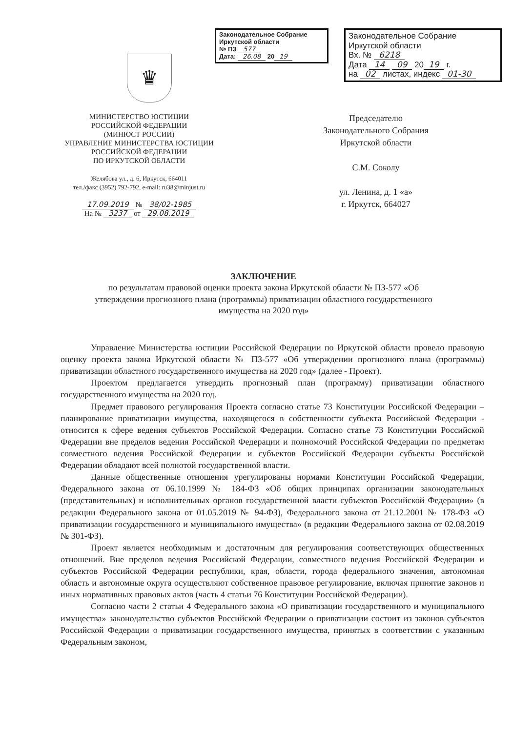Законодательное Собрание
Иркутской области
№ ПЗ 577
Дата: 26.08 20 19
Законодательное Собрание
Иркутской области
Вх. № 6218
Дата 14 09 20 19 г.
на 02 листах, индекс 01-30
♛
МИНИСТЕРСТВО ЮСТИЦИИ
РОССИЙСКОЙ ФЕДЕРАЦИИ
(МИНЮСТ РОССИИ)
УПРАВЛЕНИЕ МИНИСТЕРСТВА ЮСТИЦИИ
РОССИЙСКОЙ ФЕДЕРАЦИИ
ПО ИРКУТСКОЙ ОБЛАСТИ
Желябова ул., д. 6, Иркутск, 664011
тел./факс (3952) 792-792, e-mail: ru38@minjust.ru
17.09.2019 № 38/02-1985
На № 3237 от 29.08.2019
Председателю
Законодательного Собрания
Иркутской области
С.М. Соколу
ул. Ленина, д. 1 «а»
г. Иркутск, 664027
ЗАКЛЮЧЕНИЕ
по результатам правовой оценки проекта закона Иркутской области № ПЗ-577 «Об утверждении прогнозного плана (программы) приватизации областного государственного имущества на 2020 год»
Управление Министерства юстиции Российской Федерации по Иркутской области провело правовую оценку проекта закона Иркутской области № ПЗ-577 «Об утверждении прогнозного плана (программы) приватизации областного государственного имущества на 2020 год» (далее - Проект).
Проектом предлагается утвердить прогнозный план (программу) приватизации областного государственного имущества на 2020 год.
Предмет правового регулирования Проекта согласно статье 73 Конституции Российской Федерации – планирование приватизации имущества, находящегося в собственности субъекта Российской Федерации - относится к сфере ведения субъектов Российской Федерации. Согласно статье 73 Конституции Российской Федерации вне пределов ведения Российской Федерации и полномочий Российской Федерации по предметам совместного ведения Российской Федерации и субъектов Российской Федерации субъекты Российской Федерации обладают всей полнотой государственной власти.
Данные общественные отношения урегулированы нормами Конституции Российской Федерации, Федерального закона от 06.10.1999 № 184-ФЗ «Об общих принципах организации законодательных (представительных) и исполнительных органов государственной власти субъектов Российской Федерации» (в редакции Федерального закона от 01.05.2019 № 94-ФЗ), Федерального закона от 21.12.2001 № 178-ФЗ «О приватизации государственного и муниципального имущества» (в редакции Федерального закона от 02.08.2019 № 301-ФЗ).
Проект является необходимым и достаточным для регулирования соответствующих общественных отношений. Вне пределов ведения Российской Федерации, совместного ведения Российской Федерации и субъектов Российской Федерации республики, края, области, города федерального значения, автономная область и автономные округа осуществляют собственное правовое регулирование, включая принятие законов и иных нормативных правовых актов (часть 4 статьи 76 Конституции Российской Федерации).
Согласно части 2 статьи 4 Федерального закона «О приватизации государственного и муниципального имущества» законодательство субъектов Российской Федерации о приватизации состоит из законов субъектов Российской Федерации о приватизации государственного имущества, принятых в соответствии с указанным Федеральным законом,